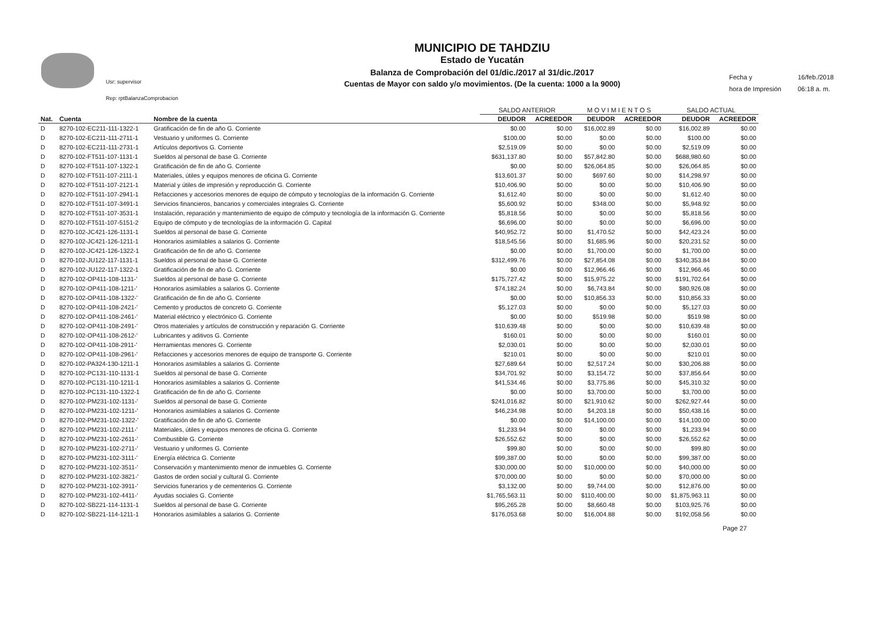Usr: supervisor
Rep: rptBalanzaComprobacion
MUNICIPIO DE TAHDZIU
Estado de Yucatán
Balanza de Comprobación del 01/dic./2017 al 31/dic./2017
Cuentas de Mayor con saldo y/o movimientos. (De la cuenta: 1000 a la 9000)
Fecha y 16/feb./2018 hora de Impresión 06:18 a. m.
| | | | SALDO ANTERIOR | | M O V I M I E N T O S | | SALDO ACTUAL | |
| --- | --- | --- | --- | --- | --- | --- | --- | --- |
| Nat. | Cuenta | Nombre de la cuenta | DEUDOR | ACREEDOR | DEUDOR | ACREEDOR | DEUDOR | ACREEDOR |
| D | 8270-102-EC211-111-1322-1 | Gratificación de fin de año G. Corriente | $0.00 | $0.00 | $16,002.89 | $0.00 | $16,002.89 | $0.00 |
| D | 8270-102-EC211-111-2711-1 | Vestuario y uniformes G. Corriente | $100.00 | $0.00 | $0.00 | $0.00 | $100.00 | $0.00 |
| D | 8270-102-EC211-111-2731-1 | Artículos deportivos G. Corriente | $2,519.09 | $0.00 | $0.00 | $0.00 | $2,519.09 | $0.00 |
| D | 8270-102-FT511-107-1131-1 | Sueldos al personal de base G. Corriente | $631,137.80 | $0.00 | $57,842.80 | $0.00 | $688,980.60 | $0.00 |
| D | 8270-102-FT511-107-1322-1 | Gratificación de fin de año G. Corriente | $0.00 | $0.00 | $26,064.85 | $0.00 | $26,064.85 | $0.00 |
| D | 8270-102-FT511-107-2111-1 | Materiales, útiles y equipos menores de oficina G. Corriente | $13,601.37 | $0.00 | $697.60 | $0.00 | $14,298.97 | $0.00 |
| D | 8270-102-FT511-107-2121-1 | Material y útiles de impresión y reproducción G. Corriente | $10,406.90 | $0.00 | $0.00 | $0.00 | $10,406.90 | $0.00 |
| D | 8270-102-FT511-107-2941-1 | Refacciones y accesorios menores de equipo de cómputo y tecnologías de la información G. Corriente | $1,612.40 | $0.00 | $0.00 | $0.00 | $1,612.40 | $0.00 |
| D | 8270-102-FT511-107-3491-1 | Servicios financieros, bancarios y comerciales integrales G. Corriente | $5,600.92 | $0.00 | $348.00 | $0.00 | $5,948.92 | $0.00 |
| D | 8270-102-FT511-107-3531-1 | Instalación, reparación y mantenimiento de equipo de cómputo y tecnología de la información G. Corriente | $5,818.56 | $0.00 | $0.00 | $0.00 | $5,818.56 | $0.00 |
| D | 8270-102-FT511-107-5151-2 | Equipo de cómputo y de tecnologías de la información G. Capital | $6,696.00 | $0.00 | $0.00 | $0.00 | $6,696.00 | $0.00 |
| D | 8270-102-JC421-126-1131-1 | Sueldos al personal de base G. Corriente | $40,952.72 | $0.00 | $1,470.52 | $0.00 | $42,423.24 | $0.00 |
| D | 8270-102-JC421-126-1211-1 | Honorarios asimilables a salarios G. Corriente | $18,545.56 | $0.00 | $1,685.96 | $0.00 | $20,231.52 | $0.00 |
| D | 8270-102-JC421-126-1322-1 | Gratificación de fin de año G. Corriente | $0.00 | $0.00 | $1,700.00 | $0.00 | $1,700.00 | $0.00 |
| D | 8270-102-JU122-117-1131-1 | Sueldos al personal de base G. Corriente | $312,499.76 | $0.00 | $27,854.08 | $0.00 | $340,353.84 | $0.00 |
| D | 8270-102-JU122-117-1322-1 | Gratificación de fin de año G. Corriente | $0.00 | $0.00 | $12,966.46 | $0.00 | $12,966.46 | $0.00 |
| D | 8270-102-OP411-108-1131-' | Sueldos al personal de base G. Corriente | $175,727.42 | $0.00 | $15,975.22 | $0.00 | $191,702.64 | $0.00 |
| D | 8270-102-OP411-108-1211-' | Honorarios asimilables a salarios G. Corriente | $74,182.24 | $0.00 | $6,743.84 | $0.00 | $80,926.08 | $0.00 |
| D | 8270-102-OP411-108-1322-' | Gratificación de fin de año G. Corriente | $0.00 | $0.00 | $10,856.33 | $0.00 | $10,856.33 | $0.00 |
| D | 8270-102-OP411-108-2421-' | Cemento y productos de concreto G. Corriente | $5,127.03 | $0.00 | $0.00 | $0.00 | $5,127.03 | $0.00 |
| D | 8270-102-OP411-108-2461-' | Material eléctrico y electrónico G. Corriente | $0.00 | $0.00 | $519.98 | $0.00 | $519.98 | $0.00 |
| D | 8270-102-OP411-108-2491-' | Otros materiales y artículos de construcción y reparación G. Corriente | $10,639.48 | $0.00 | $0.00 | $0.00 | $10,639.48 | $0.00 |
| D | 8270-102-OP411-108-2612-' | Lubricantes y aditivos G. Corriente | $160.01 | $0.00 | $0.00 | $0.00 | $160.01 | $0.00 |
| D | 8270-102-OP411-108-2911-' | Herramientas menores G. Corriente | $2,030.01 | $0.00 | $0.00 | $0.00 | $2,030.01 | $0.00 |
| D | 8270-102-OP411-108-2961-' | Refacciones y accesorios menores de equipo de transporte G. Corriente | $210.01 | $0.00 | $0.00 | $0.00 | $210.01 | $0.00 |
| D | 8270-102-PA324-130-1211-1 | Honorarios asimilables a salarios G. Corriente | $27,689.64 | $0.00 | $2,517.24 | $0.00 | $30,206.88 | $0.00 |
| D | 8270-102-PC131-110-1131-1 | Sueldos al personal de base G. Corriente | $34,701.92 | $0.00 | $3,154.72 | $0.00 | $37,856.64 | $0.00 |
| D | 8270-102-PC131-110-1211-1 | Honorarios asimilables a salarios G. Corriente | $41,534.46 | $0.00 | $3,775.86 | $0.00 | $45,310.32 | $0.00 |
| D | 8270-102-PC131-110-1322-1 | Gratificación de fin de año G. Corriente | $0.00 | $0.00 | $3,700.00 | $0.00 | $3,700.00 | $0.00 |
| D | 8270-102-PM231-102-1131-' | Sueldos al personal de base G. Corriente | $241,016.82 | $0.00 | $21,910.62 | $0.00 | $262,927.44 | $0.00 |
| D | 8270-102-PM231-102-1211-' | Honorarios asimilables a salarios G. Corriente | $46,234.98 | $0.00 | $4,203.18 | $0.00 | $50,438.16 | $0.00 |
| D | 8270-102-PM231-102-1322-' | Gratificación de fin de año G. Corriente | $0.00 | $0.00 | $14,100.00 | $0.00 | $14,100.00 | $0.00 |
| D | 8270-102-PM231-102-2111-' | Materiales, útiles y equipos menores de oficina G. Corriente | $1,233.94 | $0.00 | $0.00 | $0.00 | $1,233.94 | $0.00 |
| D | 8270-102-PM231-102-2611-' | Combustible G. Corriente | $26,552.62 | $0.00 | $0.00 | $0.00 | $26,552.62 | $0.00 |
| D | 8270-102-PM231-102-2711-' | Vestuario y uniformes G. Corriente | $99.80 | $0.00 | $0.00 | $0.00 | $99.80 | $0.00 |
| D | 8270-102-PM231-102-3111-' | Energía eléctrica G. Corriente | $99,387.00 | $0.00 | $0.00 | $0.00 | $99,387.00 | $0.00 |
| D | 8270-102-PM231-102-3511-' | Conservación y mantenimiento menor de inmuebles G. Corriente | $30,000.00 | $0.00 | $10,000.00 | $0.00 | $40,000.00 | $0.00 |
| D | 8270-102-PM231-102-3821-' | Gastos de orden social y cultural G. Corriente | $70,000.00 | $0.00 | $0.00 | $0.00 | $70,000.00 | $0.00 |
| D | 8270-102-PM231-102-3911-' | Servicios funerarios y de cementerios G. Corriente | $3,132.00 | $0.00 | $9,744.00 | $0.00 | $12,876.00 | $0.00 |
| D | 8270-102-PM231-102-4411-' | Ayudas sociales G. Corriente | $1,765,563.11 | $0.00 | $110,400.00 | $0.00 | $1,875,963.11 | $0.00 |
| D | 8270-102-SB221-114-1131-1 | Sueldos al personal de base G. Corriente | $95,265.28 | $0.00 | $8,660.48 | $0.00 | $103,925.76 | $0.00 |
| D | 8270-102-SB221-114-1211-1 | Honorarios asimilables a salarios G. Corriente | $176,053.68 | $0.00 | $16,004.88 | $0.00 | $192,058.56 | $0.00 |
Page 27